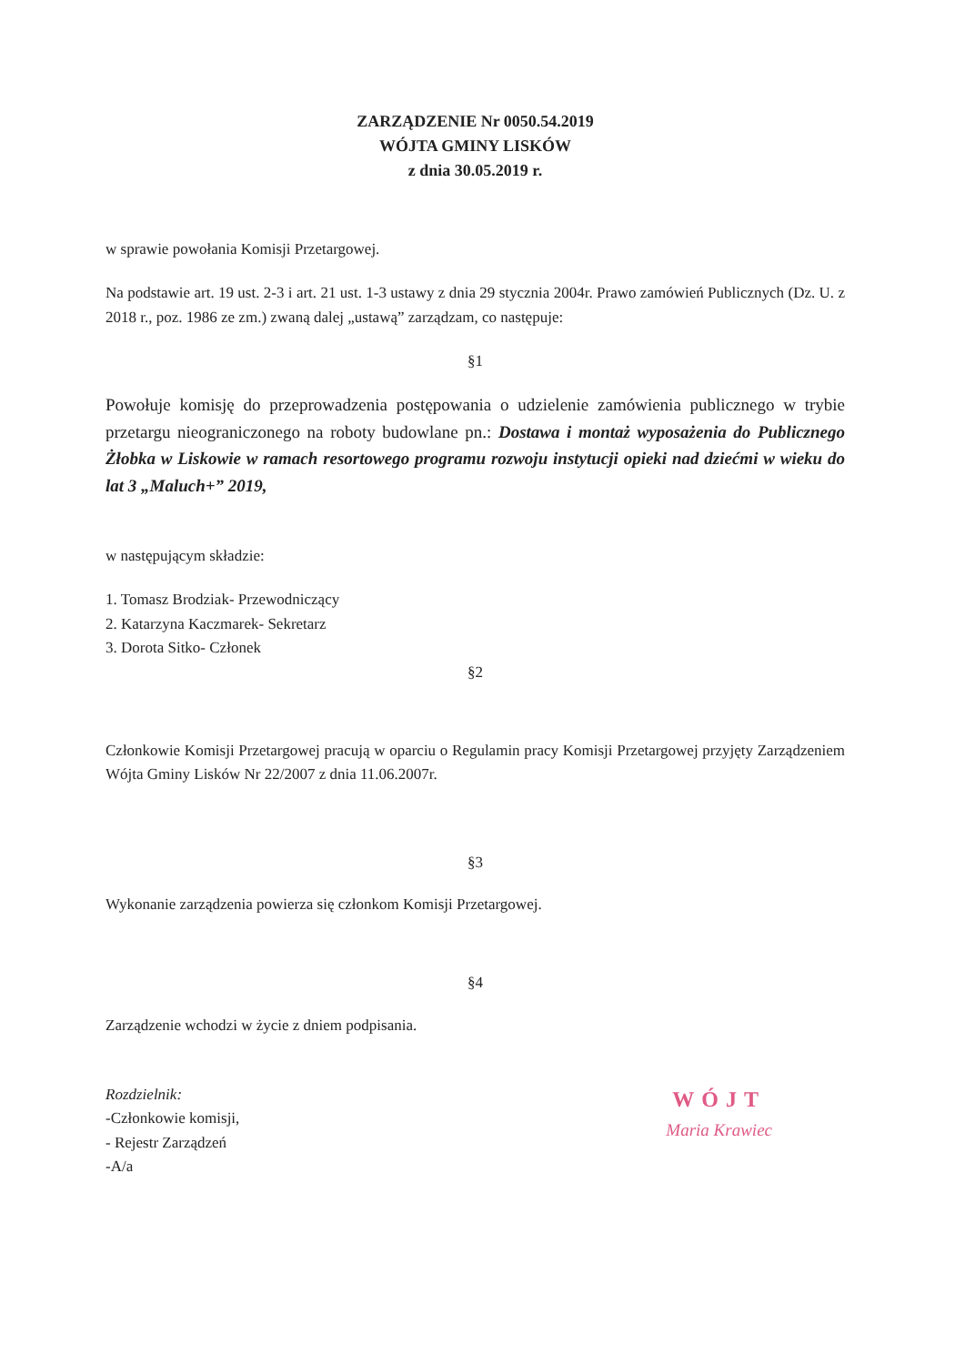ZARZĄDZENIE Nr 0050.54.2019
WÓJTA GMINY LISKÓW
z dnia 30.05.2019 r.
w sprawie powołania Komisji Przetargowej.
Na podstawie art. 19 ust. 2-3 i art. 21 ust. 1-3 ustawy z dnia 29 stycznia 2004r. Prawo zamówień Publicznych (Dz. U. z 2018 r., poz. 1986 ze zm.) zwaną dalej „ustawą” zarządzam, co następuje:
§1
Powołuje komisję do przeprowadzenia postępowania o udzielenie zamówienia publicznego w trybie przetargu nieograniczonego na roboty budowlane pn.: Dostawa i montaż wyposażenia do Publicznego Żłobka w Liskowie w ramach resortowego programu rozwoju instytucji opieki nad dziećmi w wieku do lat 3 „Maluch+” 2019,
w następującym składzie:
1. Tomasz Brodziak- Przewodniczący
2. Katarzyna Kaczmarek- Sekretarz
3. Dorota Sitko- Członek
§2
Członkowie Komisji Przetargowej pracują w oparciu o Regulamin pracy Komisji Przetargowej przyjęty Zarządzeniem Wójta Gminy Lisków Nr 22/2007 z dnia 11.06.2007r.
§3
Wykonanie zarządzenia powierza się członkom Komisji Przetargowej.
§4
Zarządzenie wchodzi w życie z dniem podpisania.
Rozdzielnik:
-Członkowie komisji,
- Rejestr Zarządzeń
-A/a
WÓJT
Maria Krawiec